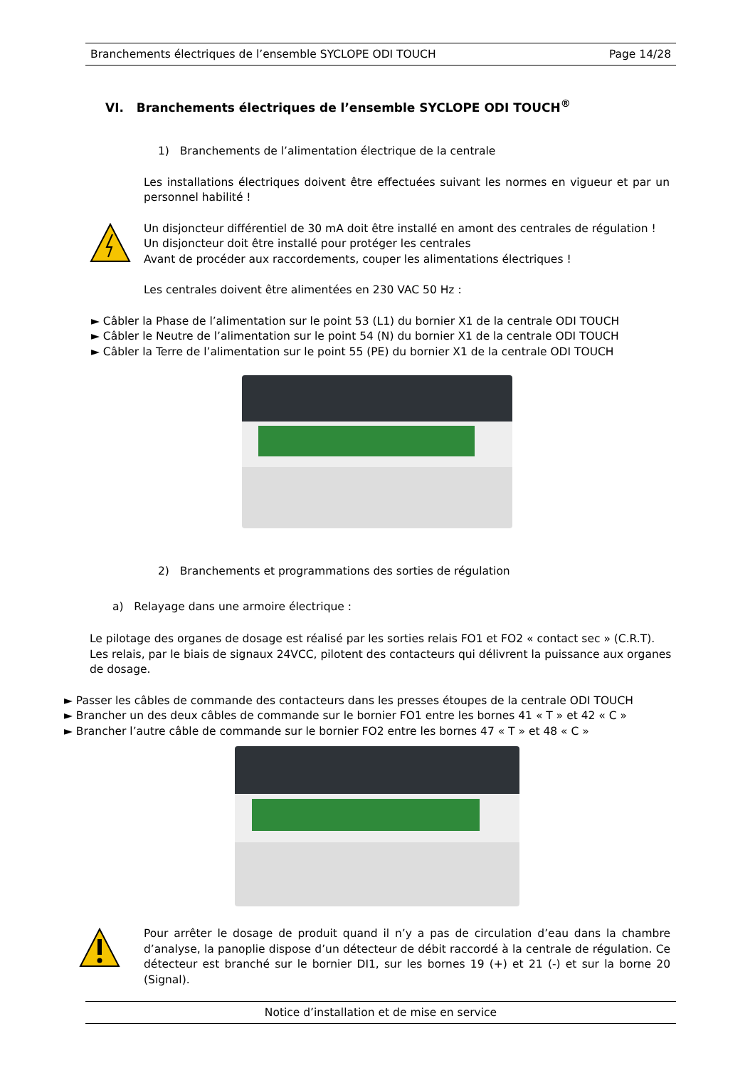Branchements électriques de l’ensemble SYCLOPE ODI TOUCH Page 14/28
VI. Branchements électriques de l’ensemble SYCLOPE ODI TOUCH<sup>®</sup>
1) Branchements de l’alimentation électrique de la centrale
Les installations électriques doivent être effectuées suivant les normes en vigueur et par un personnel habilité !
Un disjoncteur différentiel de 30 mA doit être installé en amont des centrales de régulation !
Un disjoncteur doit être installé pour protéger les centrales
Avant de procéder aux raccordements, couper les alimentations électriques !
Les centrales doivent être alimentées en 230 VAC 50 Hz :
► Câbler la Phase de l’alimentation sur le point 53 (L1) du bornier X1 de la centrale ODI TOUCH
► Câbler le Neutre de l’alimentation sur le point 54 (N) du bornier X1 de la centrale ODI TOUCH
► Câbler la Terre de l’alimentation sur le point 55 (PE) du bornier X1 de la centrale ODI TOUCH
2) Branchements et programmations des sorties de régulation
a) Relayage dans une armoire électrique :
Le pilotage des organes de dosage est réalisé par les sorties relais FO1 et FO2 « contact sec » (C.R.T). Les relais, par le biais de signaux 24VCC, pilotent des contacteurs qui délivrent la puissance aux organes de dosage.
► Passer les câbles de commande des contacteurs dans les presses étoupes de la centrale ODI TOUCH
► Brancher un des deux câbles de commande sur le bornier FO1 entre les bornes 41 « T » et 42 « C »
► Brancher l’autre câble de commande sur le bornier FO2 entre les bornes 47 « T » et 48 « C »
Pour arrêter le dosage de produit quand il n’y a pas de circulation d’eau dans la chambre d’analyse, la panoplie dispose d’un détecteur de débit raccordé à la centrale de régulation. Ce détecteur est branché sur le bornier DI1, sur les bornes 19 (+) et 21 (-) et sur la borne 20 (Signal).
Notice d’installation et de mise en service